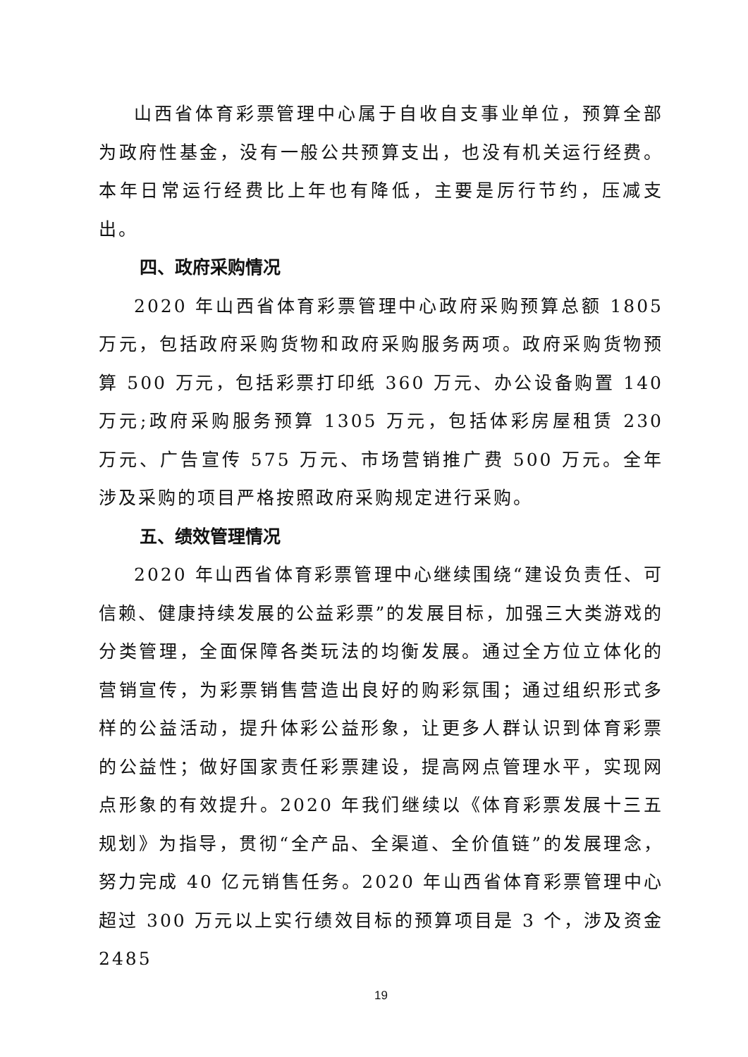山西省体育彩票管理中心属于自收自支事业单位，预算全部为政府性基金，没有一般公共预算支出，也没有机关运行经费。本年日常运行经费比上年也有降低，主要是厉行节约，压减支出。
四、政府采购情况
2020 年山西省体育彩票管理中心政府采购预算总额 1805 万元，包括政府采购货物和政府采购服务两项。政府采购货物预算 500 万元，包括彩票打印纸 360 万元、办公设备购置 140 万元;政府采购服务预算 1305 万元，包括体彩房屋租赁 230 万元、广告宣传 575 万元、市场营销推广费 500 万元。全年涉及采购的项目严格按照政府采购规定进行采购。
五、绩效管理情况
2020 年山西省体育彩票管理中心继续围绕“建设负责任、可信赖、健康持续发展的公益彩票”的发展目标，加强三大类游戏的分类管理，全面保障各类玩法的均衡发展。通过全方位立体化的营销宣传，为彩票销售营造出良好的购彩氛围；通过组织形式多样的公益活动，提升体彩公益形象，让更多人群认识到体育彩票的公益性；做好国家责任彩票建设，提高网点管理水平，实现网点形象的有效提升。2020 年我们继续以《体育彩票发展十三五规划》为指导，贯彻“全产品、全渠道、全价值链”的发展理念，努力完成 40 亿元销售任务。2020 年山西省体育彩票管理中心超过 300 万元以上实行绩效目标的预算项目是 3 个，涉及资金 2485
19